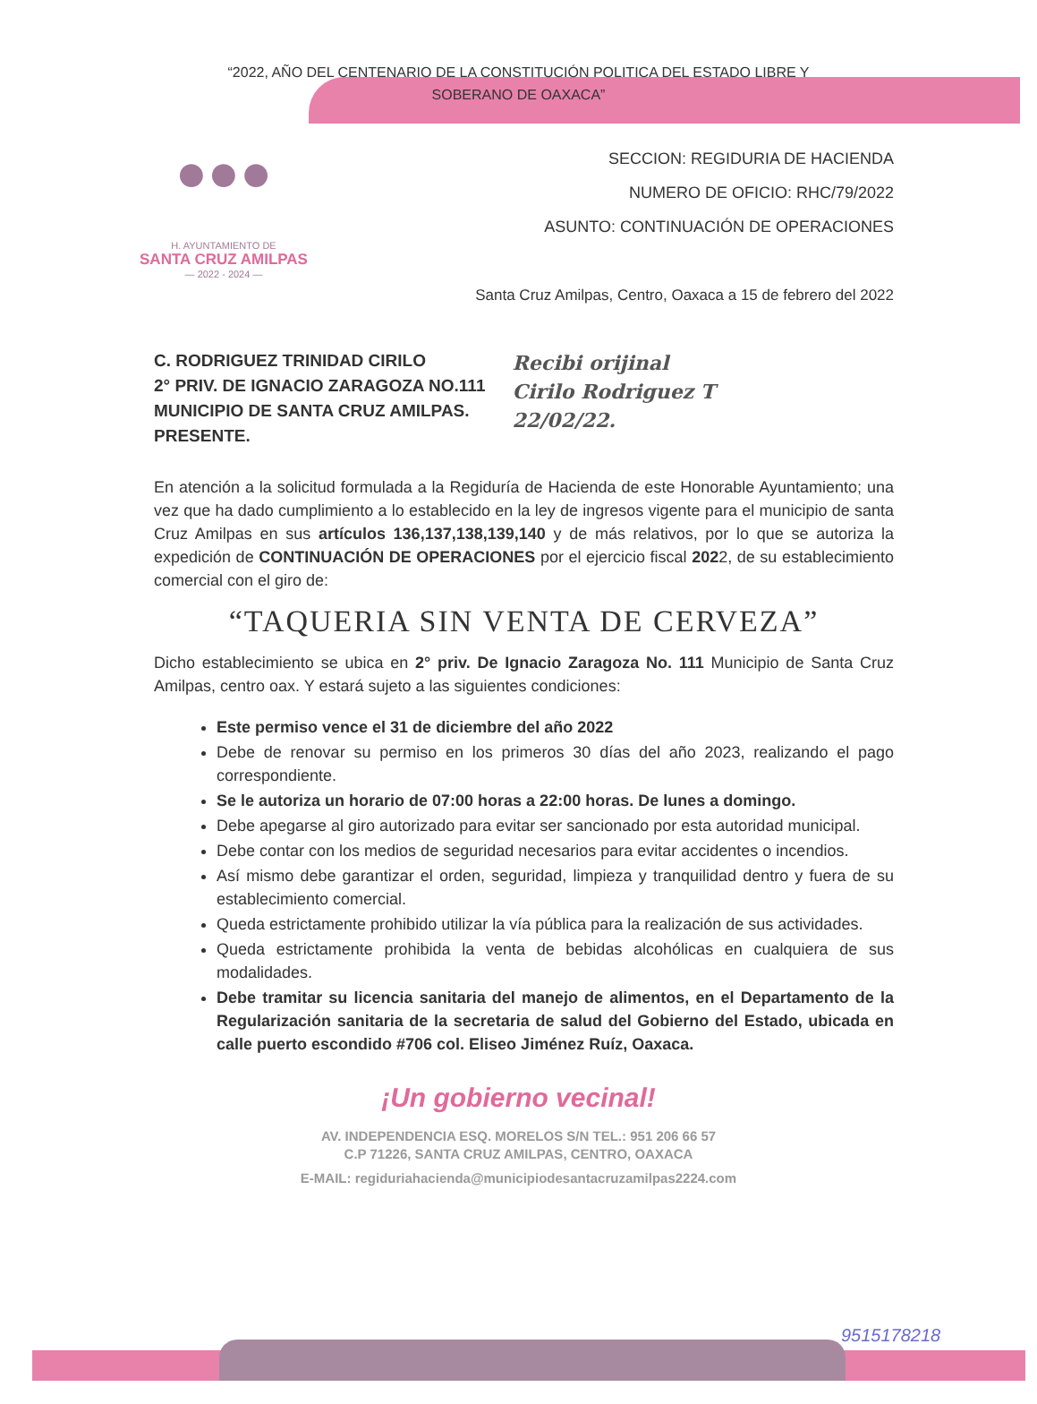“2022, AÑO DEL CENTENARIO DE LA CONSTITUCIÓN POLITICA DEL ESTADO LIBRE Y
SOBERANO DE OAXACA”
●●●
H. AYUNTAMIENTO DE
SANTA CRUZ AMILPAS
— 2022 - 2024 —
SECCION: REGIDURIA DE HACIENDA
NUMERO DE OFICIO: RHC/79/2022
ASUNTO: CONTINUACIÓN DE OPERACIONES
Santa Cruz Amilpas, Centro, Oaxaca a 15 de febrero del 2022
C. RODRIGUEZ TRINIDAD CIRILO
2° PRIV. DE IGNACIO ZARAGOZA NO.111
MUNICIPIO DE SANTA CRUZ AMILPAS.
PRESENTE.
Recibi orijinal
Cirilo Rodriguez T
22/02/22.
En atención a la solicitud formulada a la Regiduría de Hacienda de este Honorable Ayuntamiento; una vez que ha dado cumplimiento a lo establecido en la ley de ingresos vigente para el municipio de santa Cruz Amilpas en sus artículos 136,137,138,139,140 y de más relativos, por lo que se autoriza la expedición de CONTINUACIÓN DE OPERACIONES por el ejercicio fiscal 2022, de su establecimiento comercial con el giro de:
“TAQUERIA SIN VENTA DE CERVEZA”
Dicho establecimiento se ubica en 2° priv. De Ignacio Zaragoza No. 111 Municipio de Santa Cruz Amilpas, centro oax. Y estará sujeto a las siguientes condiciones:
Este permiso vence el 31 de diciembre del año 2022
Debe de renovar su permiso en los primeros 30 días del año 2023, realizando el pago correspondiente.
Se le autoriza un horario de 07:00 horas a 22:00 horas. De lunes a domingo.
Debe apegarse al giro autorizado para evitar ser sancionado por esta autoridad municipal.
Debe contar con los medios de seguridad necesarios para evitar accidentes o incendios.
Así mismo debe garantizar el orden, seguridad, limpieza y tranquilidad dentro y fuera de su establecimiento comercial.
Queda estrictamente prohibido utilizar la vía pública para la realización de sus actividades.
Queda estrictamente prohibida la venta de bebidas alcohólicas en cualquiera de sus modalidades.
Debe tramitar su licencia sanitaria del manejo de alimentos, en el Departamento de la Regularización sanitaria de la secretaria de salud del Gobierno del Estado, ubicada en calle puerto escondido #706 col. Eliseo Jiménez Ruíz, Oaxaca.
¡Un gobierno vecinal!
AV. INDEPENDENCIA ESQ. MORELOS S/N TEL.: 951 206 66 57
C.P 71226, SANTA CRUZ AMILPAS, CENTRO, OAXACA
E-MAIL: regiduriahacienda@municipiodesantacruzamilpas2224.com
9515178218